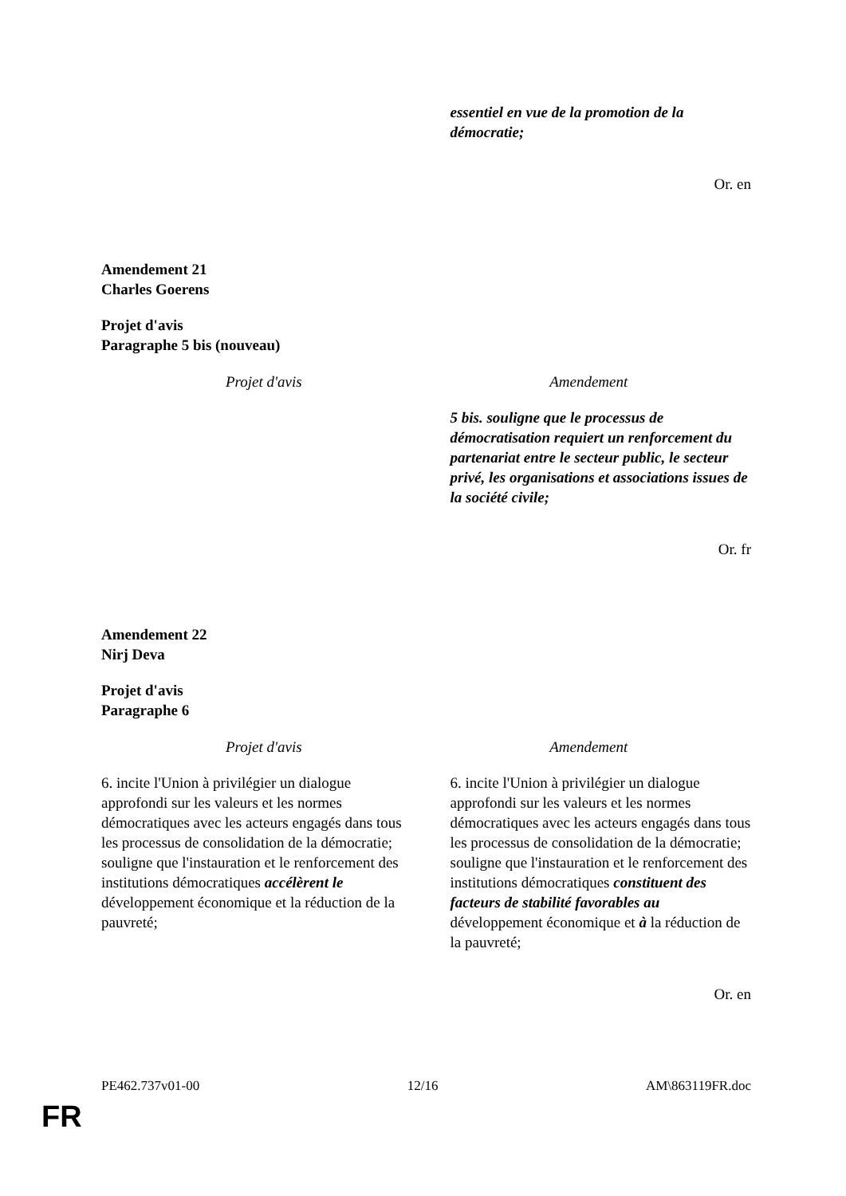| | essentiel en vue de la promotion de la démocratie; |
Or. en
Amendement 21
Charles Goerens
Projet d'avis
Paragraphe 5 bis (nouveau)
| Projet d'avis | Amendement |
| --- | --- |
| | 5 bis. souligne que le processus de démocratisation requiert un renforcement du partenariat entre le secteur public, le secteur privé, les organisations et associations issues de la société civile; |
Or. fr
Amendement 22
Nirj Deva
Projet d'avis
Paragraphe 6
| Projet d'avis | Amendement |
| --- | --- |
| 6. incite l'Union à privilégier un dialogue approfondi sur les valeurs et les normes démocratiques avec les acteurs engagés dans tous les processus de consolidation de la démocratie; souligne que l'instauration et le renforcement des institutions démocratiques accélèrent le développement économique et la réduction de la pauvreté; | 6. incite l'Union à privilégier un dialogue approfondi sur les valeurs et les normes démocratiques avec les acteurs engagés dans tous les processus de consolidation de la démocratie; souligne que l'instauration et le renforcement des institutions démocratiques constituent des facteurs de stabilité favorables au développement économique et à la réduction de la pauvreté; |
Or. en
PE462.737v01-00 12/16 AM\863119FR.doc
FR